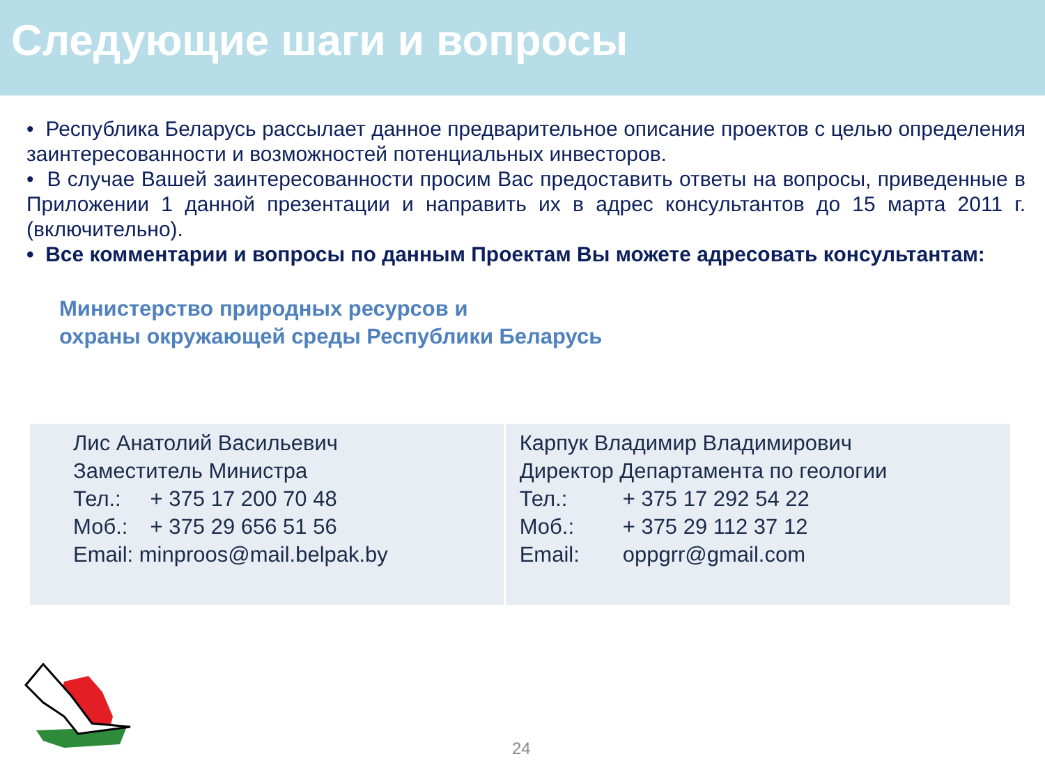Следующие шаги и вопросы
• Республика Беларусь рассылает данное предварительное описание проектов с целью определения заинтересованности и возможностей потенциальных инвесторов.
• В случае Вашей заинтересованности просим Вас предоставить ответы на вопросы, приведенные в Приложении 1 данной презентации и направить их в адрес консультантов до 15 марта 2011 г. (включительно).
• Все комментарии и вопросы по данным Проектам Вы можете адресовать консультантам:
Министерство природных ресурсов и
охраны окружающей среды Республики Беларусь
| Лис Анатолий Васильевич Заместитель Министра Тел.: + 375 17 200 70 48 Моб.: + 375 29 656 51 56 Email: minproos@mail.belpak.by | Карпук Владимир Владимирович Директор Департамента по геологии Тел.: + 375 17 292 54 22 Моб.: + 375 29 112 37 12 Email: oppgrr@gmail.com |
24